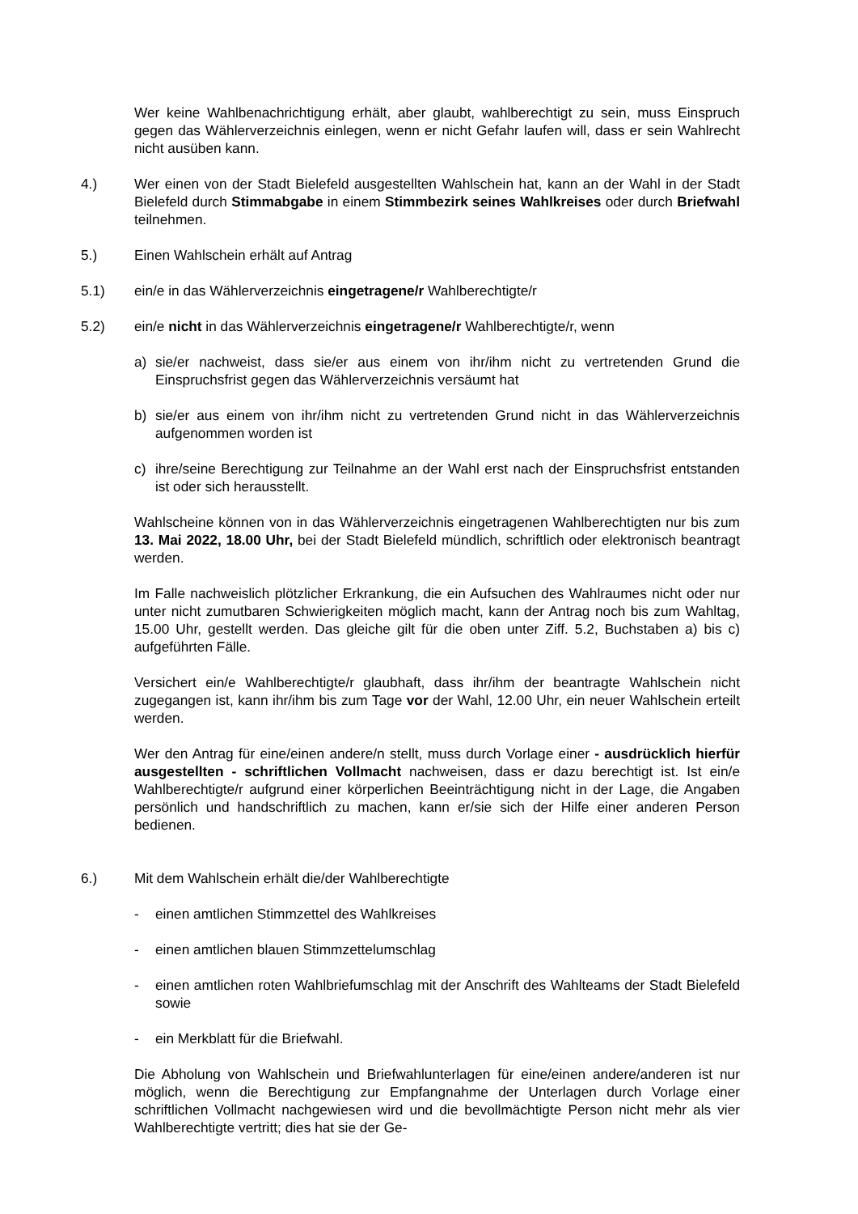Wer keine Wahlbenachrichtigung erhält, aber glaubt, wahlberechtigt zu sein, muss Einspruch gegen das Wählerverzeichnis einlegen, wenn er nicht Gefahr laufen will, dass er sein Wahlrecht nicht ausüben kann.
4.) Wer einen von der Stadt Bielefeld ausgestellten Wahlschein hat, kann an der Wahl in der Stadt Bielefeld durch Stimmabgabe in einem Stimmbezirk seines Wahlkreises oder durch Briefwahl teilnehmen.
5.) Einen Wahlschein erhält auf Antrag
5.1) ein/e in das Wählerverzeichnis eingetragene/r Wahlberechtigte/r
5.2) ein/e nicht in das Wählerverzeichnis eingetragene/r Wahlberechtigte/r, wenn
a) sie/er nachweist, dass sie/er aus einem von ihr/ihm nicht zu vertretenden Grund die Einspruchsfrist gegen das Wählerverzeichnis versäumt hat
b) sie/er aus einem von ihr/ihm nicht zu vertretenden Grund nicht in das Wählerverzeichnis aufgenommen worden ist
c) ihre/seine Berechtigung zur Teilnahme an der Wahl erst nach der Einspruchsfrist entstanden ist oder sich herausstellt.
Wahlscheine können von in das Wählerverzeichnis eingetragenen Wahlberechtigten nur bis zum 13. Mai 2022, 18.00 Uhr, bei der Stadt Bielefeld mündlich, schriftlich oder elektronisch beantragt werden.
Im Falle nachweislich plötzlicher Erkrankung, die ein Aufsuchen des Wahlraumes nicht oder nur unter nicht zumutbaren Schwierigkeiten möglich macht, kann der Antrag noch bis zum Wahltag, 15.00 Uhr, gestellt werden. Das gleiche gilt für die oben unter Ziff. 5.2, Buchstaben a) bis c) aufgeführten Fälle.
Versichert ein/e Wahlberechtigte/r glaubhaft, dass ihr/ihm der beantragte Wahlschein nicht zugegangen ist, kann ihr/ihm bis zum Tage vor der Wahl, 12.00 Uhr, ein neuer Wahlschein erteilt werden.
Wer den Antrag für eine/einen andere/n stellt, muss durch Vorlage einer - ausdrücklich hierfür ausgestellten - schriftlichen Vollmacht nachweisen, dass er dazu berechtigt ist. Ist ein/e Wahlberechtigte/r aufgrund einer körperlichen Beeinträchtigung nicht in der Lage, die Angaben persönlich und handschriftlich zu machen, kann er/sie sich der Hilfe einer anderen Person bedienen.
6.) Mit dem Wahlschein erhält die/der Wahlberechtigte
- einen amtlichen Stimmzettel des Wahlkreises
- einen amtlichen blauen Stimmzettelumschlag
- einen amtlichen roten Wahlbriefumschlag mit der Anschrift des Wahlteams der Stadt Bielefeld sowie
- ein Merkblatt für die Briefwahl.
Die Abholung von Wahlschein und Briefwahlunterlagen für eine/einen andere/anderen ist nur möglich, wenn die Berechtigung zur Empfangnahme der Unterlagen durch Vorlage einer schriftlichen Vollmacht nachgewiesen wird und die bevollmächtigte Person nicht mehr als vier Wahlberechtigte vertritt; dies hat sie der Ge-